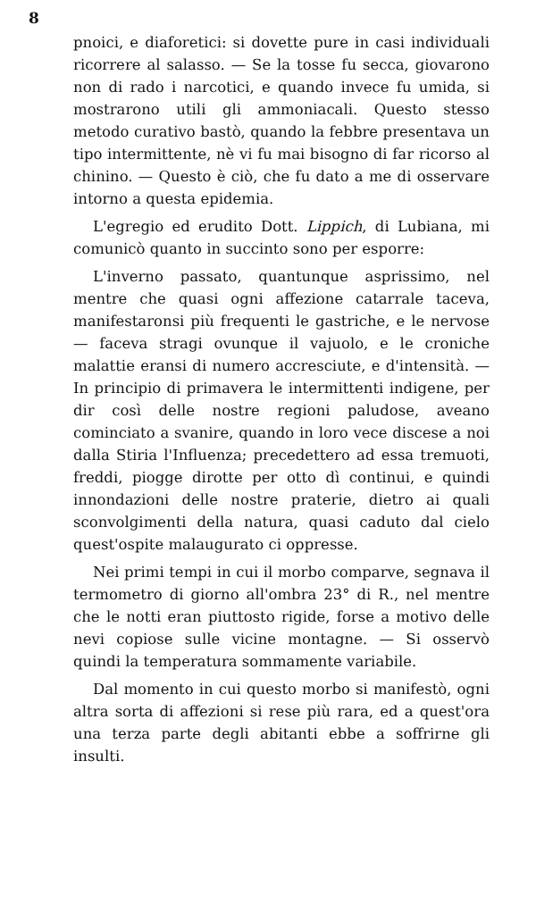8
pnoici, e diaforetici: si dovette pure in casi individuali ricorrere al salasso. — Se la tosse fu secca, giovarono non di rado i narcotici, e quando invece fu umida, si mostrarono utili gli ammoniacali. Questo stesso metodo curativo bastò, quando la febbre presentava un tipo intermittente, nè vi fu mai bisogno di far ricorso al chinino. — Questo è ciò, che fu dato a me di osservare intorno a questa epidemia.
L'egregio ed erudito Dott. Lippich, di Lubiana, mi comunicò quanto in succinto sono per esporre:
L'inverno passato, quantunque asprissimo, nel mentre che quasi ogni affezione catarrale taceva, manifestaronsi più frequenti le gastriche, e le nervose — faceva stragi ovunque il vajuolo, e le croniche malattie eransi di numero accresciute, e d'intensità. — In principio di primavera le intermittenti indigene, per dir così delle nostre regioni paludose, aveano cominciato a svanire, quando in loro vece discese a noi dalla Stiria l'Influenza; precedettero ad essa tremuoti, freddi, piogge dirotte per otto dì continui, e quindi innondazioni delle nostre praterie, dietro ai quali sconvolgimenti della natura, quasi caduto dal cielo quest'ospite malaugurato ci oppresse.
Nei primi tempi in cui il morbo comparve, segnava il termometro di giorno all'ombra 23° di R., nel mentre che le notti eran piuttosto rigide, forse a motivo delle nevi copiose sulle vicine montagne. — Si osservò quindi la temperatura sommamente variabile.
Dal momento in cui questo morbo si manifestò, ogni altra sorta di affezioni si rese più rara, ed a quest'ora una terza parte degli abitanti ebbe a soffrirne gli insulti.